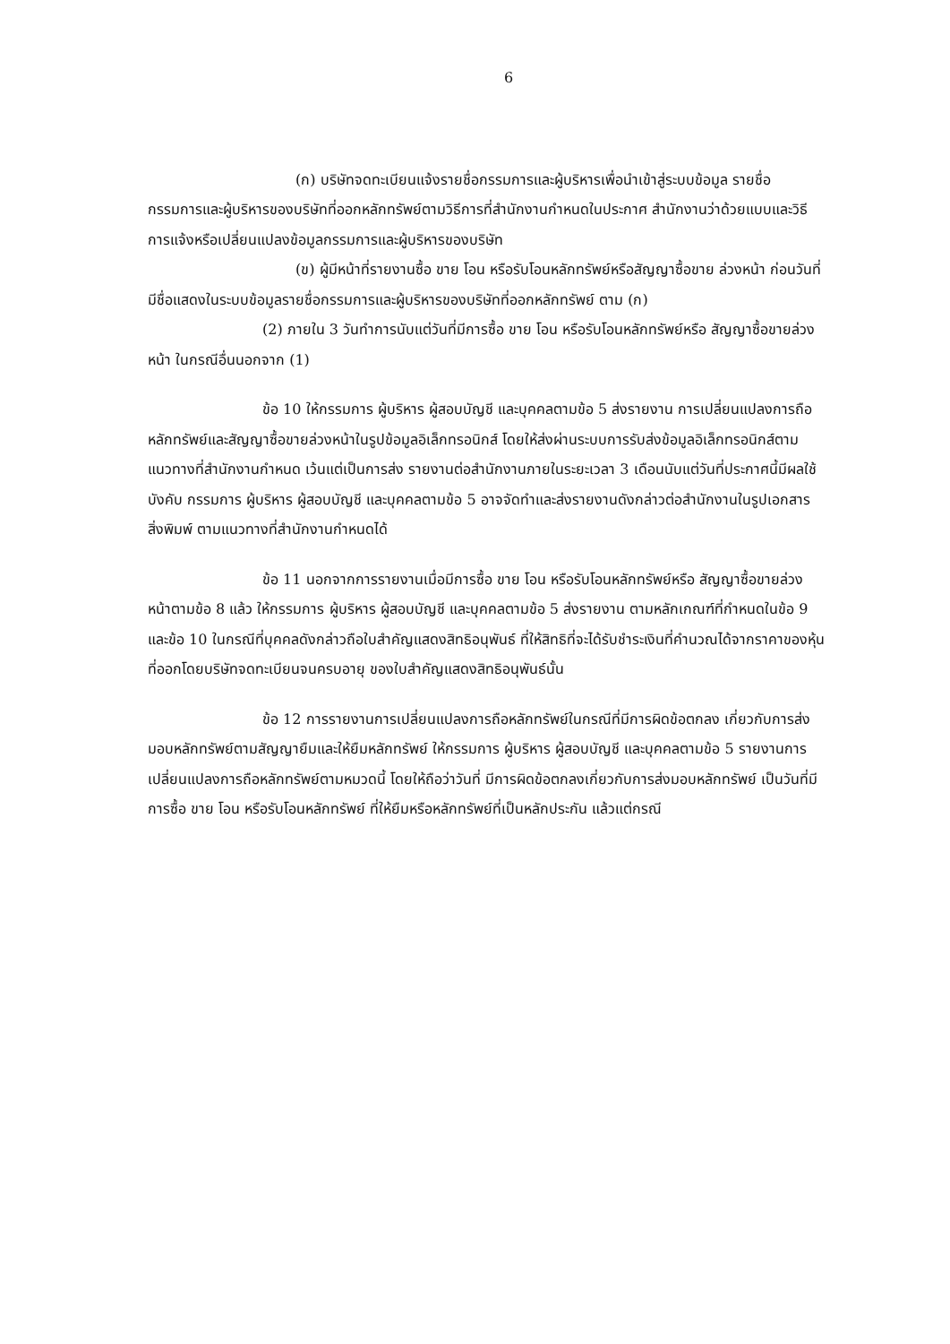6
(ก) บริษัทจดทะเบียนแจ้งรายชื่อกรรมการและผู้บริหารเพื่อนำเข้าสู่ระบบข้อมูล รายชื่อกรรมการและผู้บริหารของบริษัทที่ออกหลักทรัพย์ตามวิธีการที่สำนักงานกำหนดในประกาศ สำนักงานว่าด้วยแบบและวิธีการแจ้งหรือเปลี่ยนแปลงข้อมูลกรรมการและผู้บริหารของบริษัท
(ข) ผู้มีหน้าที่รายงานซื้อ ขาย โอน หรือรับโอนหลักทรัพย์หรือสัญญาซื้อขาย ล่วงหน้า ก่อนวันที่มีชื่อแสดงในระบบข้อมูลรายชื่อกรรมการและผู้บริหารของบริษัทที่ออกหลักทรัพย์ ตาม (ก)
(2) ภายใน 3 วันทำการนับแต่วันที่มีการซื้อ ขาย โอน หรือรับโอนหลักทรัพย์หรือ สัญญาซื้อขายล่วงหน้า ในกรณีอื่นนอกจาก (1)
ข้อ 10 ให้กรรมการ ผู้บริหาร ผู้สอบบัญชี และบุคคลตามข้อ 5 ส่งรายงาน การเปลี่ยนแปลงการถือหลักทรัพย์และสัญญาซื้อขายล่วงหน้าในรูปข้อมูลอิเล็กทรอนิกส์ โดยให้ส่งผ่านระบบการรับส่งข้อมูลอิเล็กทรอนิกส์ตามแนวทางที่สำนักงานกำหนด เว้นแต่เป็นการส่ง รายงานต่อสำนักงานภายในระยะเวลา 3 เดือนนับแต่วันที่ประกาศนี้มีผลใช้บังคับ กรรมการ ผู้บริหาร ผู้สอบบัญชี และบุคคลตามข้อ 5 อาจจัดทำและส่งรายงานดังกล่าวต่อสำนักงานในรูปเอกสารสิ่งพิมพ์ ตามแนวทางที่สำนักงานกำหนดได้
ข้อ 11 นอกจากการรายงานเมื่อมีการซื้อ ขาย โอน หรือรับโอนหลักทรัพย์หรือ สัญญาซื้อขายล่วงหน้าตามข้อ 8 แล้ว ให้กรรมการ ผู้บริหาร ผู้สอบบัญชี และบุคคลตามข้อ 5 ส่งรายงาน ตามหลักเกณฑ์ที่กำหนดในข้อ 9 และข้อ 10 ในกรณีที่บุคคลดังกล่าวถือใบสำคัญแสดงสิทธิอนุพันธ์ ที่ให้สิทธิที่จะได้รับชำระเงินที่คำนวณได้จากราคาของหุ้นที่ออกโดยบริษัทจดทะเบียนจนครบอายุ ของใบสำคัญแสดงสิทธิอนุพันธ์นั้น
ข้อ 12 การรายงานการเปลี่ยนแปลงการถือหลักทรัพย์ในกรณีที่มีการผิดข้อตกลง เกี่ยวกับการส่งมอบหลักทรัพย์ตามสัญญายืมและให้ยืมหลักทรัพย์ ให้กรรมการ ผู้บริหาร ผู้สอบบัญชี และบุคคลตามข้อ 5 รายงานการเปลี่ยนแปลงการถือหลักทรัพย์ตามหมวดนี้ โดยให้ถือว่าวันที่ มีการผิดข้อตกลงเกี่ยวกับการส่งมอบหลักทรัพย์ เป็นวันที่มีการซื้อ ขาย โอน หรือรับโอนหลักทรัพย์ ที่ให้ยืมหรือหลักทรัพย์ที่เป็นหลักประกัน แล้วแต่กรณี